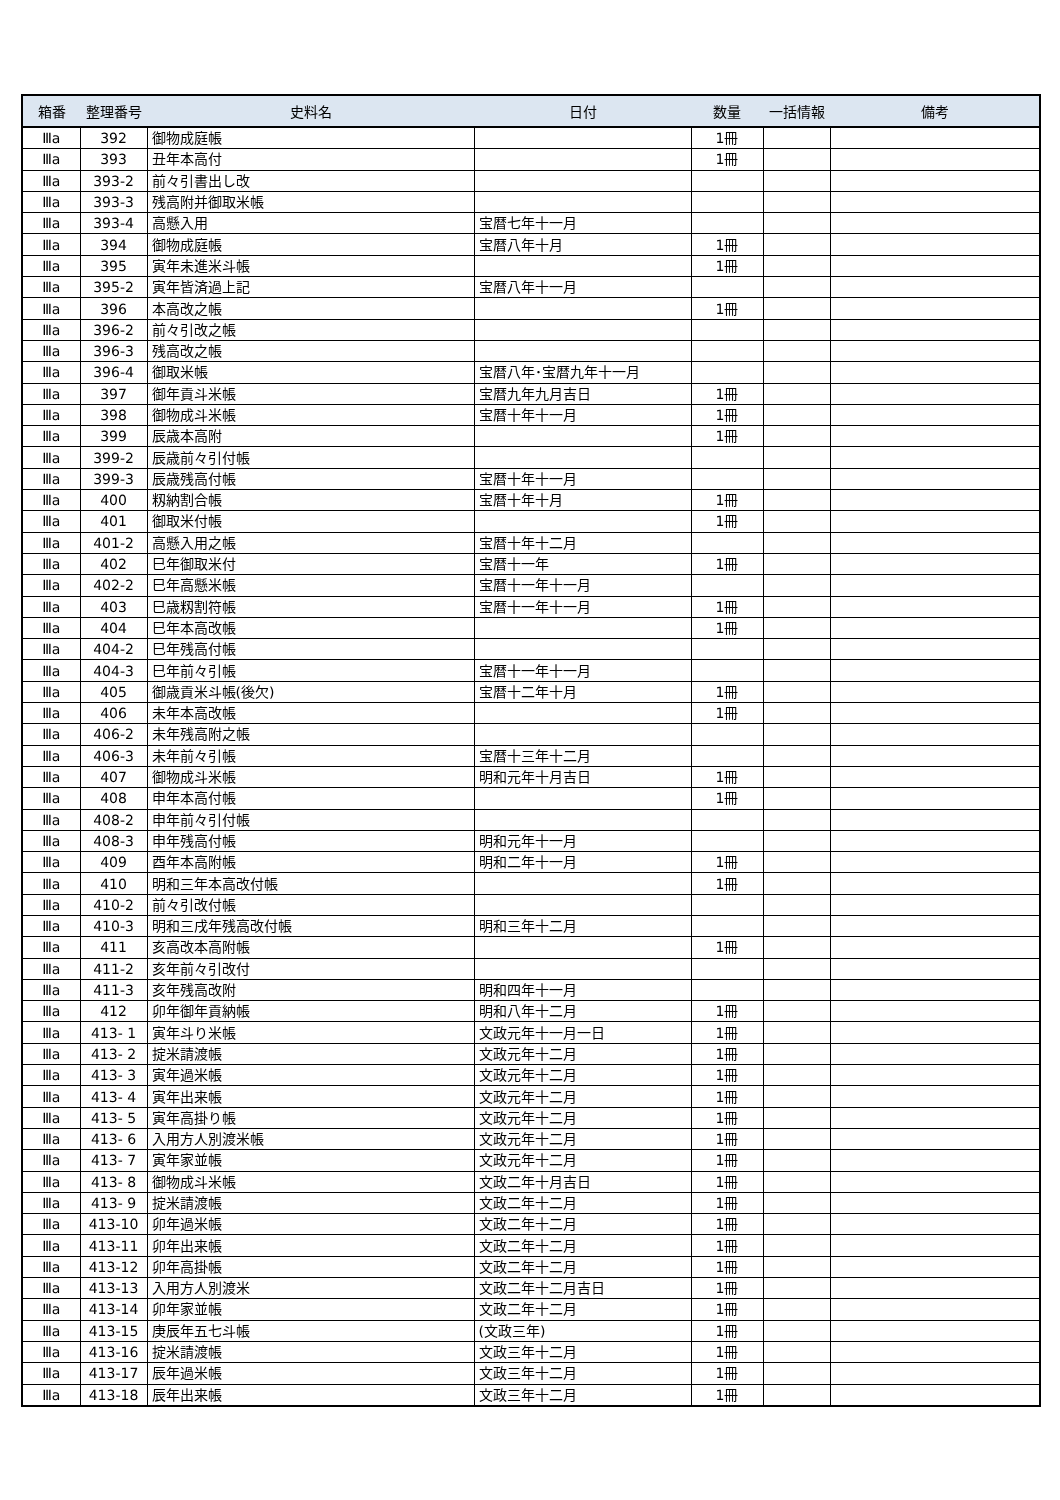| 箱番 | 整理番号 | 史料名 | 日付 | 数量 | 一括情報 | 備考 |
| --- | --- | --- | --- | --- | --- | --- |
| Ⅲa | 392 | 御物成庭帳 | | 1冊 | | |
| Ⅲa | 393 | 丑年本高付 | | 1冊 | | |
| Ⅲa | 393-2 | 前々引書出し改 | | | | |
| Ⅲa | 393-3 | 残高附并御取米帳 | | | | |
| Ⅲa | 393-4 | 高懸入用 | 宝暦七年十一月 | | | |
| Ⅲa | 394 | 御物成庭帳 | 宝暦八年十月 | 1冊 | | |
| Ⅲa | 395 | 寅年未進米斗帳 | | 1冊 | | |
| Ⅲa | 395-2 | 寅年皆済過上記 | 宝暦八年十一月 | | | |
| Ⅲa | 396 | 本高改之帳 | | 1冊 | | |
| Ⅲa | 396-2 | 前々引改之帳 | | | | |
| Ⅲa | 396-3 | 残高改之帳 | | | | |
| Ⅲa | 396-4 | 御取米帳 | 宝暦八年･宝暦九年十一月 | | | |
| Ⅲa | 397 | 御年貢斗米帳 | 宝暦九年九月吉日 | 1冊 | | |
| Ⅲa | 398 | 御物成斗米帳 | 宝暦十年十一月 | 1冊 | | |
| Ⅲa | 399 | 辰歳本高附 | | 1冊 | | |
| Ⅲa | 399-2 | 辰歳前々引付帳 | | | | |
| Ⅲa | 399-3 | 辰歳残高付帳 | 宝暦十年十一月 | | | |
| Ⅲa | 400 | 籾納割合帳 | 宝暦十年十月 | 1冊 | | |
| Ⅲa | 401 | 御取米付帳 | | 1冊 | | |
| Ⅲa | 401-2 | 高懸入用之帳 | 宝暦十年十二月 | | | |
| Ⅲa | 402 | 巳年御取米付 | 宝暦十一年 | 1冊 | | |
| Ⅲa | 402-2 | 巳年高懸米帳 | 宝暦十一年十一月 | | | |
| Ⅲa | 403 | 巳歳籾割符帳 | 宝暦十一年十一月 | 1冊 | | |
| Ⅲa | 404 | 巳年本高改帳 | | 1冊 | | |
| Ⅲa | 404-2 | 巳年残高付帳 | | | | |
| Ⅲa | 404-3 | 巳年前々引帳 | 宝暦十一年十一月 | | | |
| Ⅲa | 405 | 御歳貢米斗帳(後欠) | 宝暦十二年十月 | 1冊 | | |
| Ⅲa | 406 | 未年本高改帳 | | 1冊 | | |
| Ⅲa | 406-2 | 未年残高附之帳 | | | | |
| Ⅲa | 406-3 | 未年前々引帳 | 宝暦十三年十二月 | | | |
| Ⅲa | 407 | 御物成斗米帳 | 明和元年十月吉日 | 1冊 | | |
| Ⅲa | 408 | 申年本高付帳 | | 1冊 | | |
| Ⅲa | 408-2 | 申年前々引付帳 | | | | |
| Ⅲa | 408-3 | 申年残高付帳 | 明和元年十一月 | | | |
| Ⅲa | 409 | 酉年本高附帳 | 明和二年十一月 | 1冊 | | |
| Ⅲa | 410 | 明和三年本高改付帳 | | 1冊 | | |
| Ⅲa | 410-2 | 前々引改付帳 | | | | |
| Ⅲa | 410-3 | 明和三戌年残高改付帳 | 明和三年十二月 | | | |
| Ⅲa | 411 | 亥高改本高附帳 | | 1冊 | | |
| Ⅲa | 411-2 | 亥年前々引改付 | | | | |
| Ⅲa | 411-3 | 亥年残高改附 | 明和四年十一月 | | | |
| Ⅲa | 412 | 卯年御年貢納帳 | 明和八年十二月 | 1冊 | | |
| Ⅲa | 413- 1 | 寅年斗り米帳 | 文政元年十一月一日 | 1冊 | | |
| Ⅲa | 413- 2 | 掟米請渡帳 | 文政元年十二月 | 1冊 | | |
| Ⅲa | 413- 3 | 寅年過米帳 | 文政元年十二月 | 1冊 | | |
| Ⅲa | 413- 4 | 寅年出来帳 | 文政元年十二月 | 1冊 | | |
| Ⅲa | 413- 5 | 寅年高掛り帳 | 文政元年十二月 | 1冊 | | |
| Ⅲa | 413- 6 | 入用方人別渡米帳 | 文政元年十二月 | 1冊 | | |
| Ⅲa | 413- 7 | 寅年家並帳 | 文政元年十二月 | 1冊 | | |
| Ⅲa | 413- 8 | 御物成斗米帳 | 文政二年十月吉日 | 1冊 | | |
| Ⅲa | 413- 9 | 掟米請渡帳 | 文政二年十二月 | 1冊 | | |
| Ⅲa | 413-10 | 卯年過米帳 | 文政二年十二月 | 1冊 | | |
| Ⅲa | 413-11 | 卯年出来帳 | 文政二年十二月 | 1冊 | | |
| Ⅲa | 413-12 | 卯年高掛帳 | 文政二年十二月 | 1冊 | | |
| Ⅲa | 413-13 | 入用方人別渡米 | 文政二年十二月吉日 | 1冊 | | |
| Ⅲa | 413-14 | 卯年家並帳 | 文政二年十二月 | 1冊 | | |
| Ⅲa | 413-15 | 庚辰年五七斗帳 | (文政三年) | 1冊 | | |
| Ⅲa | 413-16 | 掟米請渡帳 | 文政三年十二月 | 1冊 | | |
| Ⅲa | 413-17 | 辰年過米帳 | 文政三年十二月 | 1冊 | | |
| Ⅲa | 413-18 | 辰年出来帳 | 文政三年十二月 | 1冊 | | |